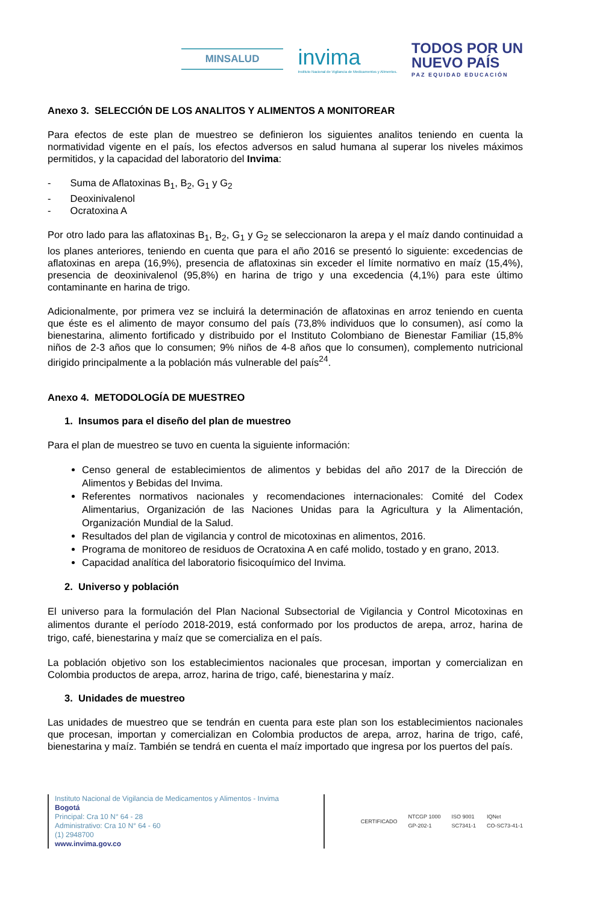MINSALUD
invima
Instituto Nacional de Vigilancia de Medicamentos y Alimentos.
TODOS POR UN
NUEVO PAÍS
PAZ EQUIDAD EDUCACIÓN
Anexo 3. SELECCIÓN DE LOS ANALITOS Y ALIMENTOS A MONITOREAR
Para efectos de este plan de muestreo se definieron los siguientes analitos teniendo en cuenta la normatividad vigente en el país, los efectos adversos en salud humana al superar los niveles máximos permitidos, y la capacidad del laboratorio del Invima:
- Suma de Aflatoxinas B<sub>1</sub>, B<sub>2</sub>, G<sub>1</sub> y G<sub>2</sub>
- Deoxinivalenol
- Ocratoxina A
Por otro lado para las aflatoxinas B<sub>1</sub>, B<sub>2</sub>, G<sub>1</sub> y G<sub>2</sub> se seleccionaron la arepa y el maíz dando continuidad a los planes anteriores, teniendo en cuenta que para el año 2016 se presentó lo siguiente: excedencias de aflatoxinas en arepa (16,9%), presencia de aflatoxinas sin exceder el límite normativo en maíz (15,4%), presencia de deoxinivalenol (95,8%) en harina de trigo y una excedencia (4,1%) para este último contaminante en harina de trigo.
Adicionalmente, por primera vez se incluirá la determinación de aflatoxinas en arroz teniendo en cuenta que éste es el alimento de mayor consumo del país (73,8% individuos que lo consumen), así como la bienestarina, alimento fortificado y distribuido por el Instituto Colombiano de Bienestar Familiar (15,8% niños de 2-3 años que lo consumen; 9% niños de 4-8 años que lo consumen), complemento nutricional dirigido principalmente a la población más vulnerable del país<sup>24</sup>.
Anexo 4. METODOLOGÍA DE MUESTREO
1. Insumos para el diseño del plan de muestreo
Para el plan de muestreo se tuvo en cuenta la siguiente información:
Censo general de establecimientos de alimentos y bebidas del año 2017 de la Dirección de Alimentos y Bebidas del Invima.
Referentes normativos nacionales y recomendaciones internacionales: Comité del Codex Alimentarius, Organización de las Naciones Unidas para la Agricultura y la Alimentación, Organización Mundial de la Salud.
Resultados del plan de vigilancia y control de micotoxinas en alimentos, 2016.
Programa de monitoreo de residuos de Ocratoxina A en café molido, tostado y en grano, 2013.
Capacidad analítica del laboratorio fisicoquímico del Invima.
2. Universo y población
El universo para la formulación del Plan Nacional Subsectorial de Vigilancia y Control Micotoxinas en alimentos durante el período 2018-2019, está conformado por los productos de arepa, arroz, harina de trigo, café, bienestarina y maíz que se comercializa en el país.
La población objetivo son los establecimientos nacionales que procesan, importan y comercializan en Colombia productos de arepa, arroz, harina de trigo, café, bienestarina y maíz.
3. Unidades de muestreo
Las unidades de muestreo que se tendrán en cuenta para este plan son los establecimientos nacionales que procesan, importan y comercializan en Colombia productos de arepa, arroz, harina de trigo, café, bienestarina y maíz. También se tendrá en cuenta el maíz importado que ingresa por los puertos del país.
Instituto Nacional de Vigilancia de Medicamentos y Alimentos - Invima
Bogotá
Principal: Cra 10 N° 64 - 28
Administrativo: Cra 10 N° 64 - 60
(1) 2948700
www.invima.gov.co
CERTIFICADO NTCGP 1000
GP-202-1 ISO 9001
SC7341-1 IQNet
CO-SC73-41-1